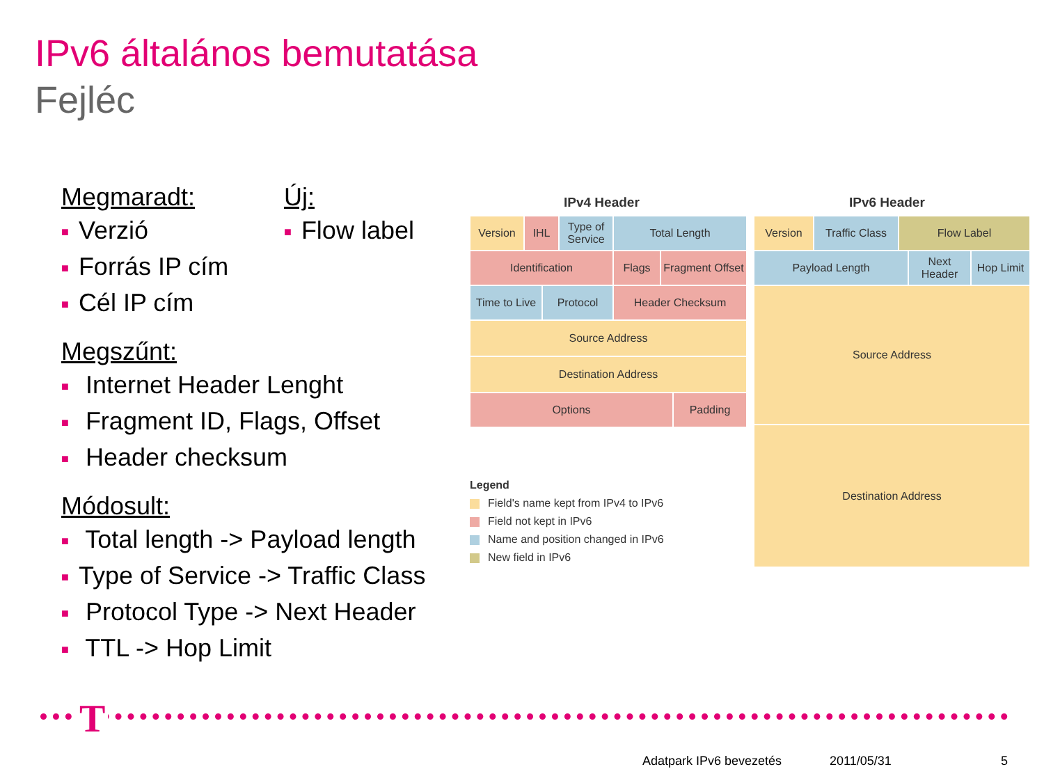IPv6 általános bemutatása
Fejléc
Megmaradt:
■ Verzió
■ Forrás IP cím
■ Cél IP cím
Megszűnt:
■ Internet Header Lenght
■ Fragment ID, Flags, Offset
■ Header checksum
Módosult:
■ Total length -> Payload length
■ Type of Service -> Traffic Class
■ Protocol Type -> Next Header
■ TTL -> Hop Limit
Új:
■ Flow label
IPv4 Header IPv6 Header
Version IHL
Type of Service
Total Length
Identification Flags
Fragment Offset
Time to Live
Protocol Header Checksum
Source Address
Destination Address
Options Padding
Version
Traffic Class
Flow Label
Payload Length
Next Header
Hop Limit
Source Address
Destination Address
Legend
Field's name kept from IPv4 to IPv6
Field not kept in IPv6
Name and position changed in IPv6
New field in IPv6
T
Adatpark IPv6 bevezetés 2011/05/31 5